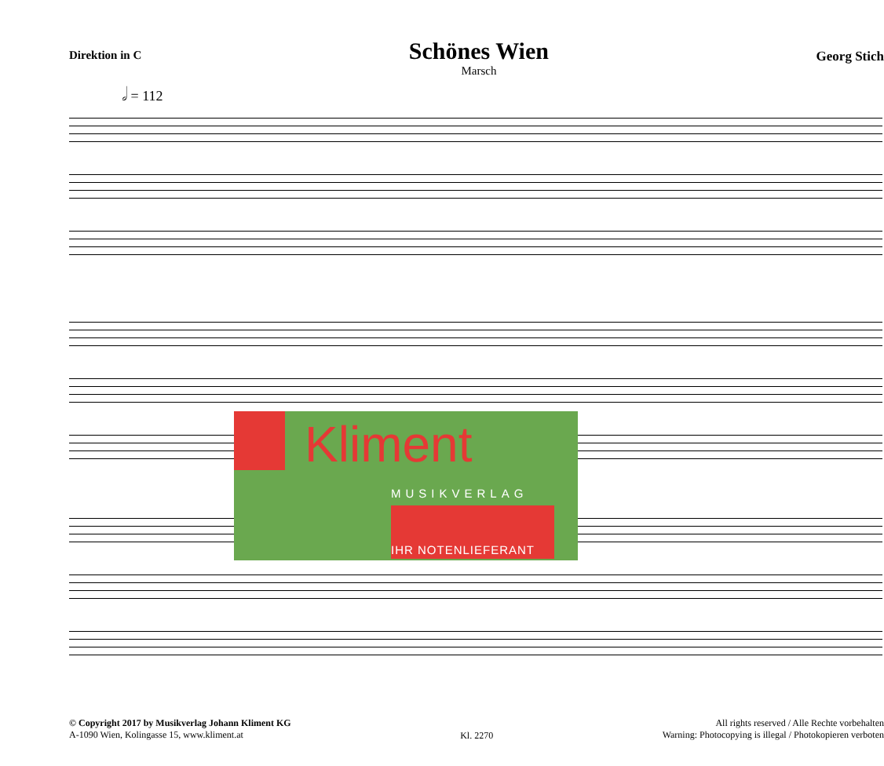Direktion in C
Schönes Wien
Marsch
Georg Stich
𝅗𝅥 = 112
Kliment
MUSIKVERLAG
IHR NOTENLIEFERANT
© Copyright 2017 by Musikverlag Johann Kliment KG
A-1090 Wien, Kolingasse 15, www.kliment.at
Kl. 2270
All rights reserved / Alle Rechte vorbehalten
Warning: Photocopying is illegal / Photokopieren verboten